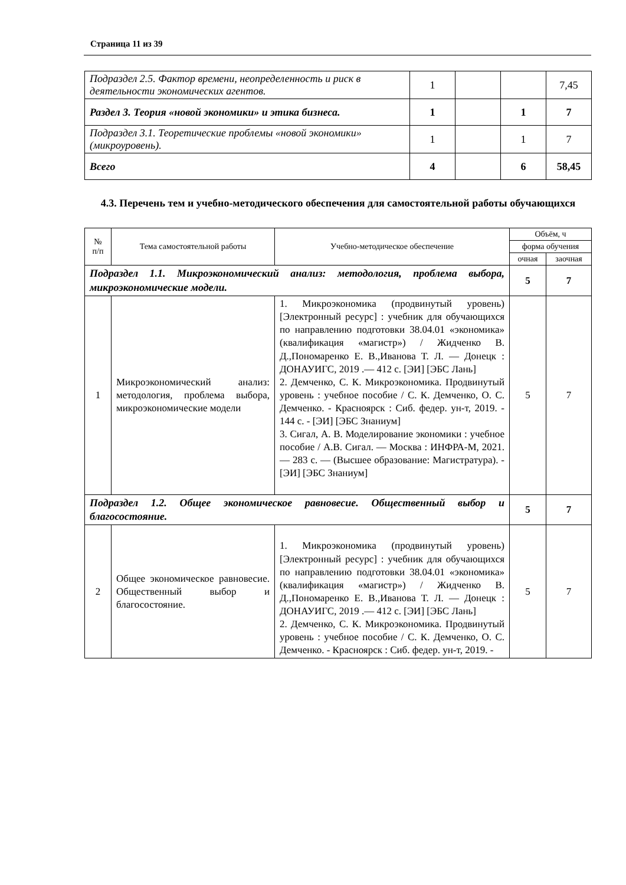Страница 11 из 39
| Подраздел 2.5. Фактор времени, неопределенность и риск в деятельности экономических агентов. | 1 | | | 7,45 |
| Раздел 3. Теория «новой экономики» и этика бизнеса. | 1 | | 1 | 7 |
| Подраздел 3.1. Теоретические проблемы «новой экономики» (микроуровень). | 1 | | 1 | 7 |
| Всего | 4 | | 6 | 58,45 |
4.3. Перечень тем и учебно-методического обеспечения для самостоятельной работы обучающихся
| № п/п | Тема самостоятельной работы | Учебно-методическое обеспечение | Объём, ч | |
| --- | --- | --- | --- | --- |
| | | | форма обучения | |
| | | | очная | заочная |
| Подраздел 1.1. Микроэкономический анализ: методология, проблема выбора, микроэкономические модели. | | | 5 | 7 |
| 1 | Микроэкономический анализ: методология, проблема выбора, микроэкономические модели | 1. Микроэкономика (продвинутый уровень) [Электронный ресурс] : учебник для обучающихся по направлению подготовки 38.04.01 «экономика» (квалификация «магистр») / Жидченко В. Д.,Пономаренко Е. В.,Иванова Т. Л. — Донецк : ДОНАУИГС, 2019 .— 412 с. [ЭИ] [ЭБС Лань] 2. Демченко, С. К. Микроэкономика. Продвинутый уровень : учебное пособие / С. К. Демченко, О. С. Демченко. - Красноярск : Сиб. федер. ун-т, 2019. - 144 с. - [ЭИ] [ЭБС Знаниум] 3. Сигал, А. В. Моделирование экономики : учебное пособие / А.В. Сигал. — Москва : ИНФРА-М, 2021. — 283 с. — (Высшее образование: Магистратура). - [ЭИ] [ЭБС Знаниум] | 5 | 7 |
| Подраздел 1.2. Общее экономическое равновесие. Общественный выбор и благосостояние. | | | 5 | 7 |
| 2 | Общее экономическое равновесие. Общественный выбор и благосостояние. | 1. Микроэкономика (продвинутый уровень) [Электронный ресурс] : учебник для обучающихся по направлению подготовки 38.04.01 «экономика» (квалификация «магистр») / Жидченко В. Д.,Пономаренко Е. В.,Иванова Т. Л. — Донецк : ДОНАУИГС, 2019 .— 412 с. [ЭИ] [ЭБС Лань] 2. Демченко, С. К. Микроэкономика. Продвинутый уровень : учебное пособие / С. К. Демченко, О. С. Демченко. - Красноярск : Сиб. федер. ун-т, 2019. - | 5 | 7 |